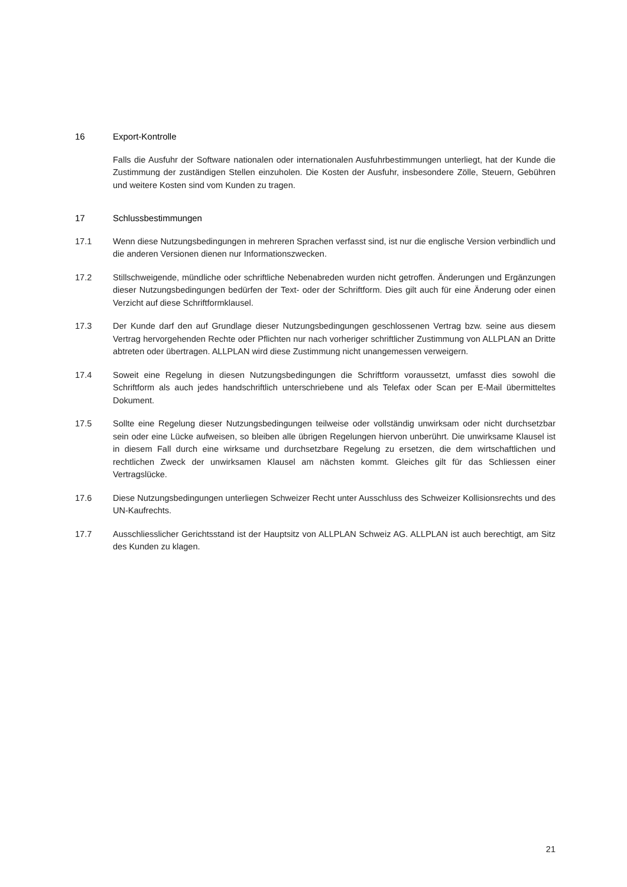16 Export-Kontrolle
Falls die Ausfuhr der Software nationalen oder internationalen Ausfuhrbestimmungen unterliegt, hat der Kunde die Zustimmung der zuständigen Stellen einzuholen. Die Kosten der Ausfuhr, insbesondere Zölle, Steuern, Gebühren und weitere Kosten sind vom Kunden zu tragen.
17 Schlussbestimmungen
17.1 Wenn diese Nutzungsbedingungen in mehreren Sprachen verfasst sind, ist nur die englische Version verbindlich und die anderen Versionen dienen nur Informationszwecken.
17.2 Stillschweigende, mündliche oder schriftliche Nebenabreden wurden nicht getroffen. Änderungen und Ergänzungen dieser Nutzungsbedingungen bedürfen der Text- oder der Schriftform. Dies gilt auch für eine Änderung oder einen Verzicht auf diese Schriftformklausel.
17.3 Der Kunde darf den auf Grundlage dieser Nutzungsbedingungen geschlossenen Vertrag bzw. seine aus diesem Vertrag hervorgehenden Rechte oder Pflichten nur nach vorheriger schriftlicher Zustimmung von ALLPLAN an Dritte abtreten oder übertragen. ALLPLAN wird diese Zustimmung nicht unangemessen verweigern.
17.4 Soweit eine Regelung in diesen Nutzungsbedingungen die Schriftform voraussetzt, umfasst dies sowohl die Schriftform als auch jedes handschriftlich unterschriebene und als Telefax oder Scan per E-Mail übermitteltes Dokument.
17.5 Sollte eine Regelung dieser Nutzungsbedingungen teilweise oder vollständig unwirksam oder nicht durchsetzbar sein oder eine Lücke aufweisen, so bleiben alle übrigen Regelungen hiervon unberührt. Die unwirksame Klausel ist in diesem Fall durch eine wirksame und durchsetzbare Regelung zu ersetzen, die dem wirtschaftlichen und rechtlichen Zweck der unwirksamen Klausel am nächsten kommt. Gleiches gilt für das Schliessen einer Vertragslücke.
17.6 Diese Nutzungsbedingungen unterliegen Schweizer Recht unter Ausschluss des Schweizer Kollisionsrechts und des UN-Kaufrechts.
17.7 Ausschliesslicher Gerichtsstand ist der Hauptsitz von ALLPLAN Schweiz AG. ALLPLAN ist auch berechtigt, am Sitz des Kunden zu klagen.
21